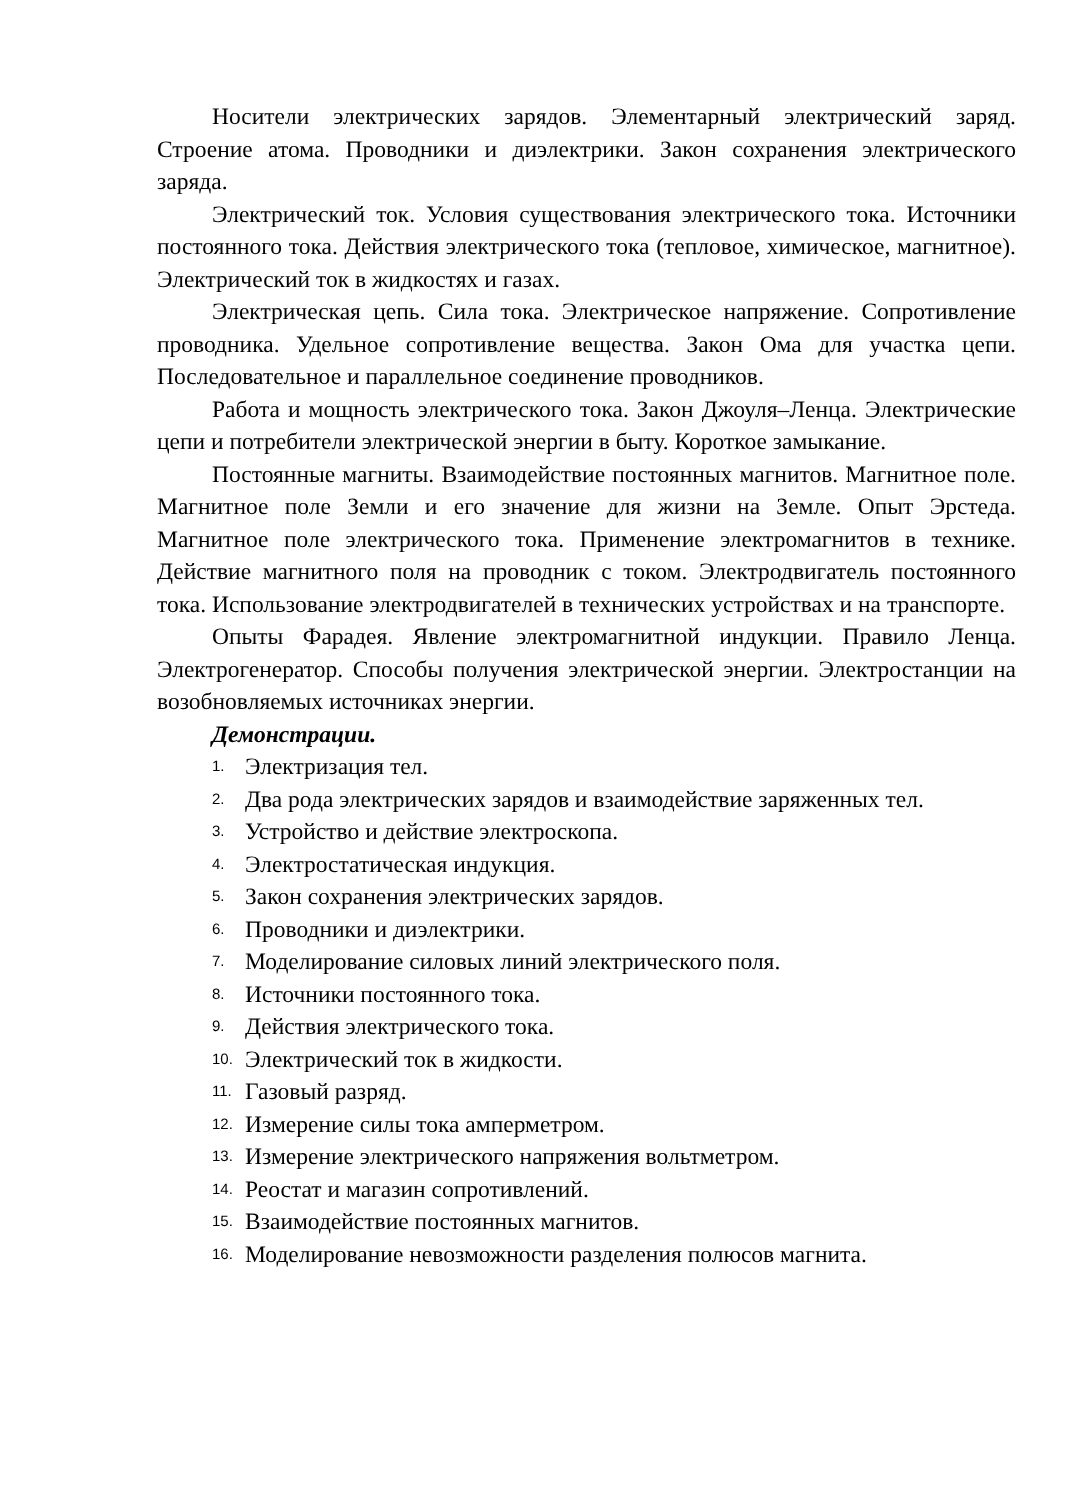Носители электрических зарядов. Элементарный электрический заряд. Строение атома. Проводники и диэлектрики. Закон сохранения электрического заряда.
Электрический ток. Условия существования электрического тока. Источники постоянного тока. Действия электрического тока (тепловое, химическое, магнитное). Электрический ток в жидкостях и газах.
Электрическая цепь. Сила тока. Электрическое напряжение. Сопротивление проводника. Удельное сопротивление вещества. Закон Ома для участка цепи. Последовательное и параллельное соединение проводников.
Работа и мощность электрического тока. Закон Джоуля–Ленца. Электрические цепи и потребители электрической энергии в быту. Короткое замыкание.
Постоянные магниты. Взаимодействие постоянных магнитов. Магнитное поле. Магнитное поле Земли и его значение для жизни на Земле. Опыт Эрстеда. Магнитное поле электрического тока. Применение электромагнитов в технике. Действие магнитного поля на проводник с током. Электродвигатель постоянного тока. Использование электродвигателей в технических устройствах и на транспорте.
Опыты Фарадея. Явление электромагнитной индукции. Правило Ленца. Электрогенератор. Способы получения электрической энергии. Электростанции на возобновляемых источниках энергии.
Демонстрации.
1. Электризация тел.
2. Два рода электрических зарядов и взаимодействие заряженных тел.
3. Устройство и действие электроскопа.
4. Электростатическая индукция.
5. Закон сохранения электрических зарядов.
6. Проводники и диэлектрики.
7. Моделирование силовых линий электрического поля.
8. Источники постоянного тока.
9. Действия электрического тока.
10. Электрический ток в жидкости.
11. Газовый разряд.
12. Измерение силы тока амперметром.
13. Измерение электрического напряжения вольтметром.
14. Реостат и магазин сопротивлений.
15. Взаимодействие постоянных магнитов.
16. Моделирование невозможности разделения полюсов магнита.